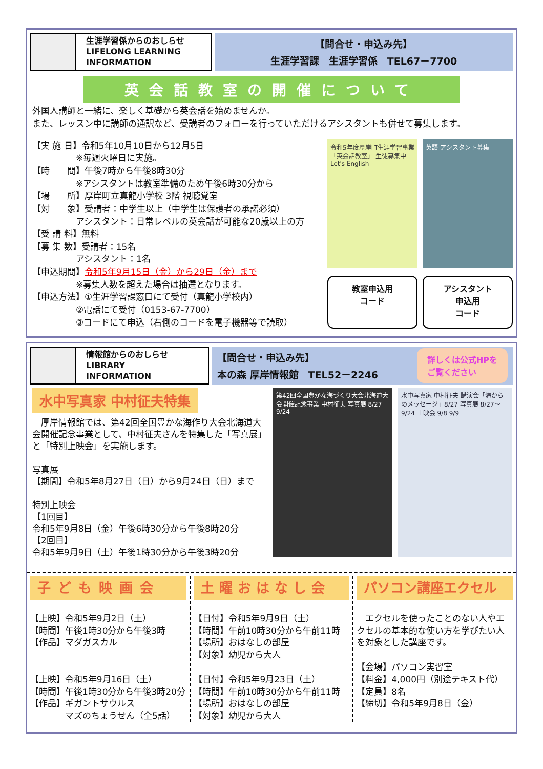生涯学習係からのおしらせ
LIFELONG LEARNING
INFORMATION
【問合せ・申込み先】
生涯学習課　生涯学習係　TEL67－7700
英会話教室の開催について
外国人講師と一緒に、楽しく基礎から英会話を始めませんか。
また、レッスン中に講師の通訳など、受講者のフォローを行っていただけるアシスタントも併せて募集します。
【実 施 日】令和5年10月10日から12月5日
　　　　　※毎週火曜日に実施。
【時　　間】午後7時から午後8時30分
　　　　　※アシスタントは教室準備のため午後6時30分から
【場　　所】厚岸町立真龍小学校 3階 視聴覚室
【対　　象】受講者：中学生以上（中学生は保護者の承諾必須）
　　　　　アシスタント：日常レベルの英会話が可能な20歳以上の方
【受 講 料】無料
【募 集 数】受講者：15名
　　　　　アシスタント：1名
【申込期間】令和5年9月15日（金）から29日（金）まで
　　　　　※募集人数を超えた場合は抽選となります。
【申込方法】①生涯学習課窓口にて受付（真龍小学校内）
　　　　　②電話にて受付（0153-67-7700）
　　　　　③コードにて申込（右側のコードを電子機器等で読取）
令和5年度厚岸町生涯学習事業 「英会話教室」 生徒募集中 Let's English
英語 アシスタント募集
教室申込用
コード
アシスタント
申込用
コード
情報館からのおしらせ
LIBRARY
INFORMATION
【問合せ・申込み先】
本の森 厚岸情報館　TEL52－2246 詳しくは公式HPを
ご覧ください
水中写真家 中村征夫特集
　厚岸情報館では、第42回全国豊かな海作り大会北海道大会開催記念事業として、中村征夫さんを特集した「写真展」と「特別上映会」を実施します。
写真展
【期間】令和5年8月27日（日）から9月24日（日）まで
特別上映会
【1回目】
令和5年9月8日（金）午後6時30分から午後8時20分
【2回目】
令和5年9月9日（土）午後1時30分から午後3時20分
第42回全国豊かな海づくり大会北海道大会開催記念事業 中村征夫 写真展 8/27 9/24
水中写真家 中村征夫 講演会「海からのメッセージ」8/27 写真展 8/27〜9/24 上映会 9/8 9/9
子ども映画会
【上映】令和5年9月2日（土）
【時間】午後1時30分から午後3時
【作品】マダガスカル
【上映】令和5年9月16日（土）
【時間】午後1時30分から午後3時20分
【作品】ギガントサウルス
　　　　マズのちょうせん（全5話）
土曜おはなし会
【日付】令和5年9月9日（土）
【時間】午前10時30分から午前11時
【場所】おはなしの部屋
【対象】幼児から大人
【日付】令和5年9月23日（土）
【時間】午前10時30分から午前11時
【場所】おはなしの部屋
【対象】幼児から大人
パソコン講座エクセル
　エクセルを使ったことのない人やエクセルの基本的な使い方を学びたい人を対象とした講座です。
【会場】パソコン実習室
【料金】4,000円（別途テキスト代）
【定員】8名
【締切】令和5年9月8日（金）